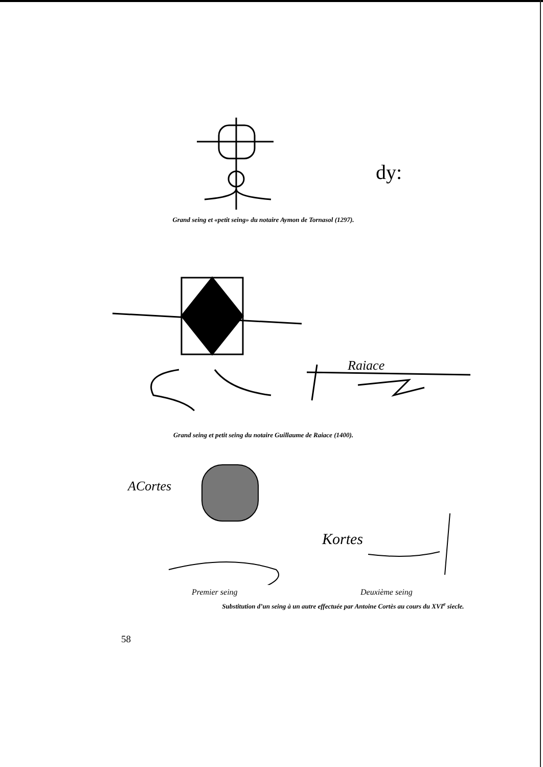dy:
Grand seing et «petit seing» du notaire Aymon de Tornasol (1297).
Raiace
Grand seing et petit seing du notaire Guillaume de Raiace (1400).
ACortes
Kortes
Premier seing Deuxième seing
Substitution d’un seing à un autre effectuée par Antoine Cortès au cours du XVI<sup>e</sup> siecle.
58